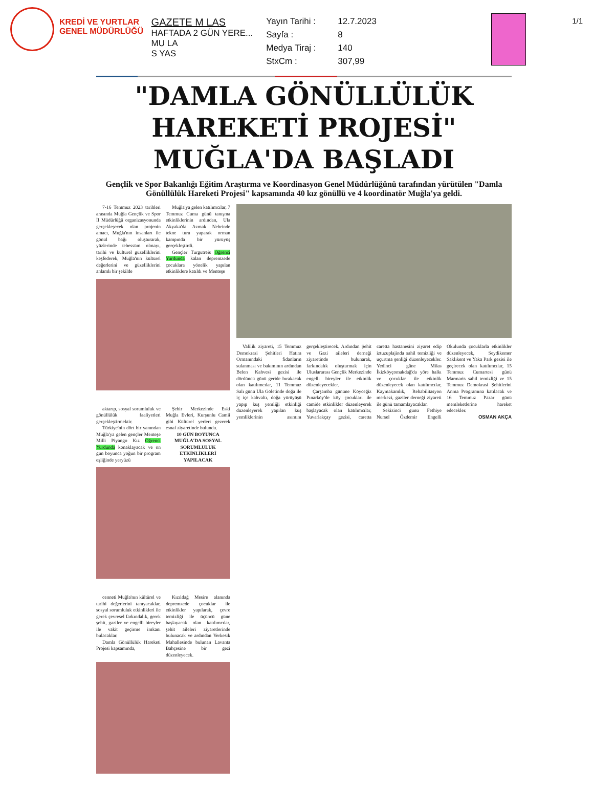KREDİ VE YURTLAR
GENEL MÜDÜRLÜĞÜ
GAZETE M LAS
HAFTADA 2 GÜN YERE...
MU LA
S YAS
Yayın Tarihi : 12.7.2023 Sayfa : 8 Medya Tiraj : 140 StxCm : 307,99
1/1
"DAMLA GÖNÜLLÜLÜK HAREKETİ PROJESİ" MUĞLA'DA BAŞLADI
Gençlik ve Spor Bakanlığı Eğitim Araştırma ve Koordinasyon Genel Müdürlüğünü tarafından yürütülen "Damla Gönüllülük Hareketi Projesi" kapsamında 40 kız gönüllü ve 4 koordinatör Muğla'ya geldi.
7-16 Temmuz 2023 tarihleri arasında Muğla Gençlik ve Spor İl Müdürlüğü organizasyonunda gerçekleşecek olan projenin amacı, Muğla'nın insanları ile gönül bağı oluşturarak, yüzlerinde tebessüm olmayı, tarihi ve kültürel güzelliklerini keşfederek, Muğla'nın kültürel değerlerini ve güzelliklerini anlamlı bir şekilde
Muğla'ya gelen katılımcılar, 7 Temmuz Cuma günü tanışma etkinliklerinin ardından, Ula Akyaka'da Azmak Nehrinde tekne turu yaparak orman kampında bir yürüyüş gerçekleştirdi.
Gençler Turgutreis Öğrenci Yurdunda kalan depremzede çocuklara yönelik yapılan etkinliklere katıldı ve Menteşe
aktarıp, sosyal sorumluluk ve gönüllülük faaliyetleri gerçekleştirmektir.
Türkiye'nin dört bir yanından Muğla'ya gelen gençler Menteşe Milli Piyango Kız Öğrenci Yurdunda konaklayacak ve on gün boyunca yoğun bir program eşliğinde yeryüzü
Şehir Merkezinde Eski Muğla Evleri, Kurşunlu Camii gibi Kültürel yerleri gezerek esnaf ziyaretinde bulundu.
10 GÜN BOYUNCA MUĞLA'DA SOSYAL SORUMLULUK ETKİNLİKLERİ YAPILACAK
cenneti Muğla'nın kültürel ve tarihi değerlerini tanıyacaklar, sosyal sorumluluk etkinlikleri ile gerek çevresel farkındalık, gerek şehit, gaziler ve engelli bireyler ile vakit geçirme imkanı bulacaklar.
Damla Gönüllülük Hareketi Projesi kapsamında,
Kızıldağ Mesire alanında depremzede çocuklar ile etkinlikler yapılarak, çevre temizliği ile üçüncü güne başlayacak olan katılımcılar, şehit aileleri ziyaretlerinde bulunacak ve ardından Yerkesik Mahallesinde bulunan Lavanta Bahçesine bir gezi düzenleyecek.
Valilik ziyareti, 15 Temmuz Demokrasi Şehitleri Hatıra Ormanındaki fidanların sulanması ve bakımının ardından Belen Kahvesi gezisi ile dördüncü günü geride bırakacak olan katılımcılar, 11 Temmuz Salı günü Ula Göletinde doğa ile iç içe kahvaltı, doğa yürüyüşü yapıp kuş yemliği etkinliği düzenleyerek yapılan kuş yemliklerinin asımını gerçekleştirecek. Ardından Şehit ve Gazi aileleri derneği ziyaretinde bulunarak, farkındalık oluşturmak için Uluslararası Gençlik Merkezinde engelli bireyler ile etkinlik düzenleyecekler.
Çarşamba gününe Köyceğiz Pınarköy'de köy çocukları ile camide etkinlikler düzenleyerek başlayacak olan katılımcılar, Yuvarlakçay gezisi, caretta caretta hastanesini ziyaret edip iztuzuplajinda sahil temizliği ve uçurtma şenliği düzenleyecekler. Yedinci güne Milas İkizköyçomakdağ'da yöre halkı ve çocuklar ile etkinlik düzenleyecek olan katılımcılar, Kaymakamlık, Rehabilitasyon merkezi, gaziler derneği ziyareti ile günü tamamlayacaklar.
Sekizinci günü Fethiye Nursel Özdemir Engelli Okulunda çocuklarla etkinlikler düzenleyecek, Seydikemer Saklıkent ve Yaka Park gezisi ile geçirecek olan katılımcılar, 15 Temmuz Cumartesi günü Marmaris sahil temizliği ve 15 Temmuz Demokrasi Şehitlerini Anma Programına katılacak ve 16 Temmuz Pazar günü memleketlerine hareket edecekler.
OSMAN AKÇA